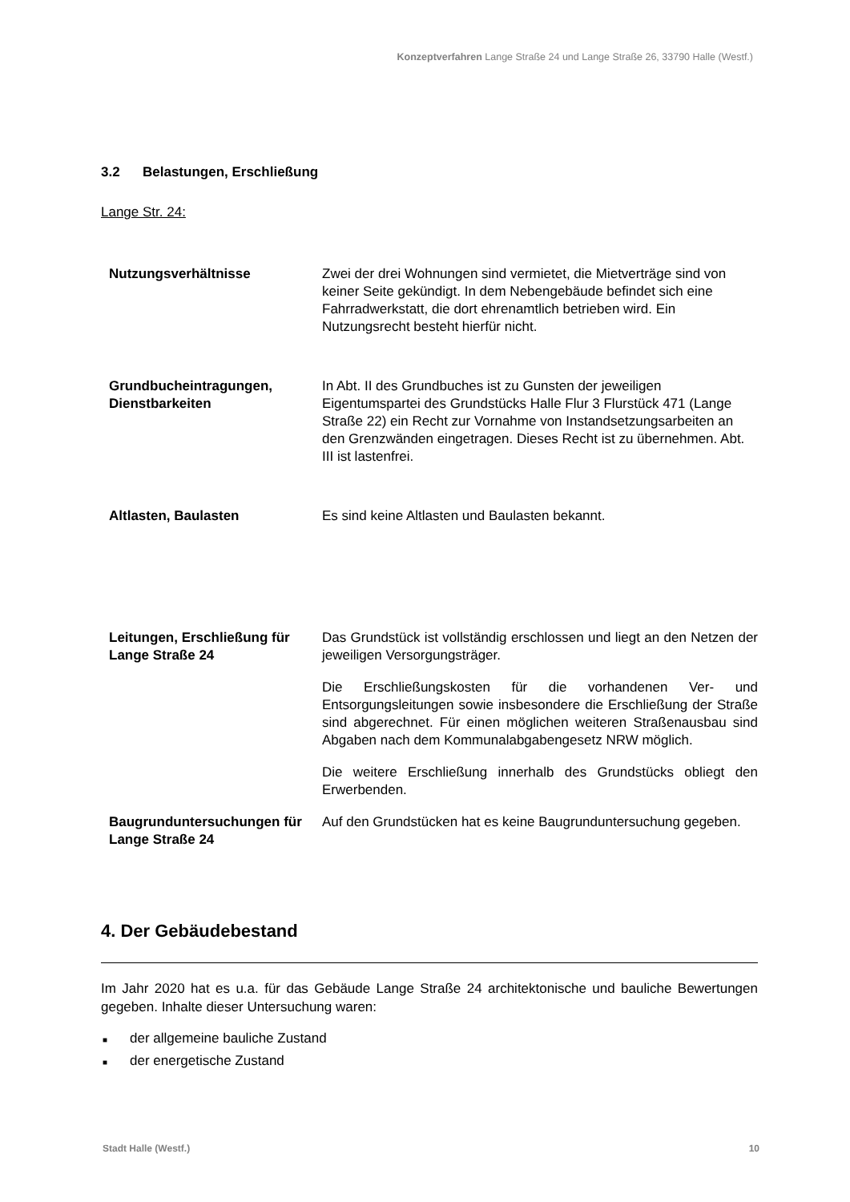Konzeptverfahren Lange Straße 24 und Lange Straße 26, 33790 Halle (Westf.)
3.2 Belastungen, Erschließung
Lange Str. 24:
| Nutzungsverhältnisse | Zwei der drei Wohnungen sind vermietet, die Mietverträge sind von keiner Seite gekündigt. In dem Nebengebäude befindet sich eine Fahrradwerkstatt, die dort ehrenamtlich betrieben wird. Ein Nutzungsrecht besteht hierfür nicht. |
| Grundbucheintragungen, Dienstbarkeiten | In Abt. II des Grundbuches ist zu Gunsten der jeweiligen Eigentumspartei des Grundstücks Halle Flur 3 Flurstück 471 (Lange Straße 22) ein Recht zur Vornahme von Instandsetzungsarbeiten an den Grenzwänden eingetragen. Dieses Recht ist zu übernehmen. Abt. III ist lastenfrei. |
| Altlasten, Baulasten | Es sind keine Altlasten und Baulasten bekannt. |
| Leitungen, Erschließung für Lange Straße 24 | Das Grundstück ist vollständig erschlossen und liegt an den Netzen der jeweiligen Versorgungsträger. Die Erschließungskosten für die vorhandenen Ver- und Entsorgungsleitungen sowie insbesondere die Erschließung der Straße sind abgerechnet. Für einen möglichen weiteren Straßenausbau sind Abgaben nach dem Kommunalabgabengesetz NRW möglich. Die weitere Erschließung innerhalb des Grundstücks obliegt den Erwerbenden. |
| Baugrunduntersuchungen für Lange Straße 24 | Auf den Grundstücken hat es keine Baugrunduntersuchung gegeben. |
4. Der Gebäudebestand
Im Jahr 2020 hat es u.a. für das Gebäude Lange Straße 24 architektonische und bauliche Bewertungen gegeben. Inhalte dieser Untersuchung waren:
■ der allgemeine bauliche Zustand
■ der energetische Zustand
Stadt Halle (Westf.) 10